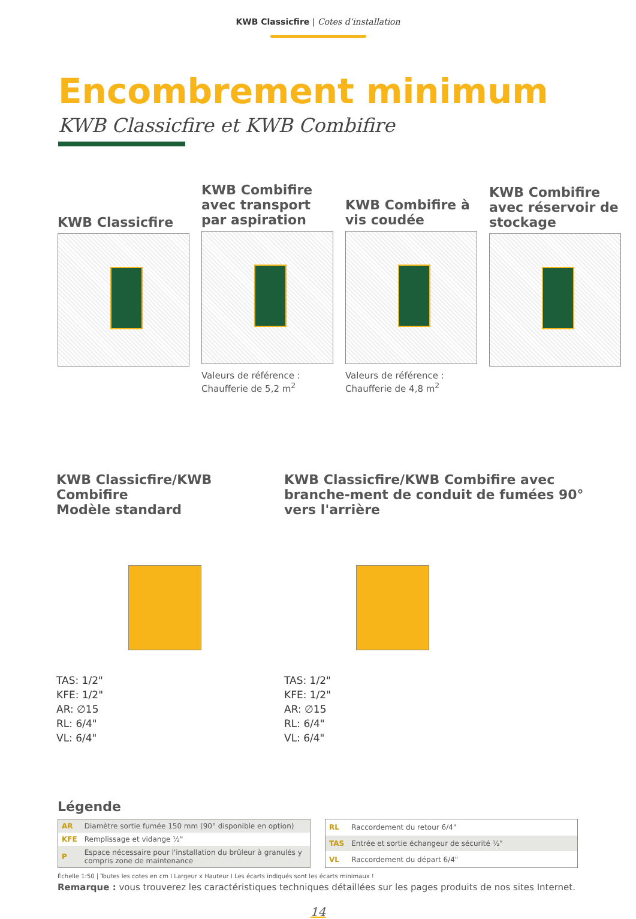KWB Classicfire | Cotes d‘installation
Encombrement minimum
KWB Classicfire et KWB Combifire
KWB Classicfire
KWB Combifire avec transport par aspiration
Valeurs de référence :
Chaufferie de 5,2 m<sup>2</sup>
KWB Combifire à vis coudée
Valeurs de référence :
Chaufferie de 4,8 m<sup>2</sup>
KWB Combifire avec réservoir de stockage
KWB Classicfire/KWB Combifire
Modèle standard
TAS: 1/2"
KFE: 1/2"
AR: ∅15
RL: 6/4"
VL: 6/4"
KWB Classicfire/KWB Combifire avec branche-ment de conduit de fumées 90° vers l'arrière
TAS: 1/2"
KFE: 1/2"
AR: ∅15
RL: 6/4"
VL: 6/4"
Légende
| AR | Diamètre sortie fumée 150 mm (90° disponible en option) |
| KFE | Remplissage et vidange ½" |
| P | Espace nécessaire pour l'installation du brûleur à granulés y compris zone de maintenance |
| RL | Raccordement du retour 6/4" |
| TAS | Entrée et sortie échangeur de sécurité ½" |
| VL | Raccordement du départ 6/4" |
Échelle 1:50 | Toutes les cotes en cm I Largeur x Hauteur I Les écarts indiqués sont les écarts minimaux !
Remarque : vous trouverez les caractéristiques techniques détaillées sur les pages produits de nos sites Internet.
14